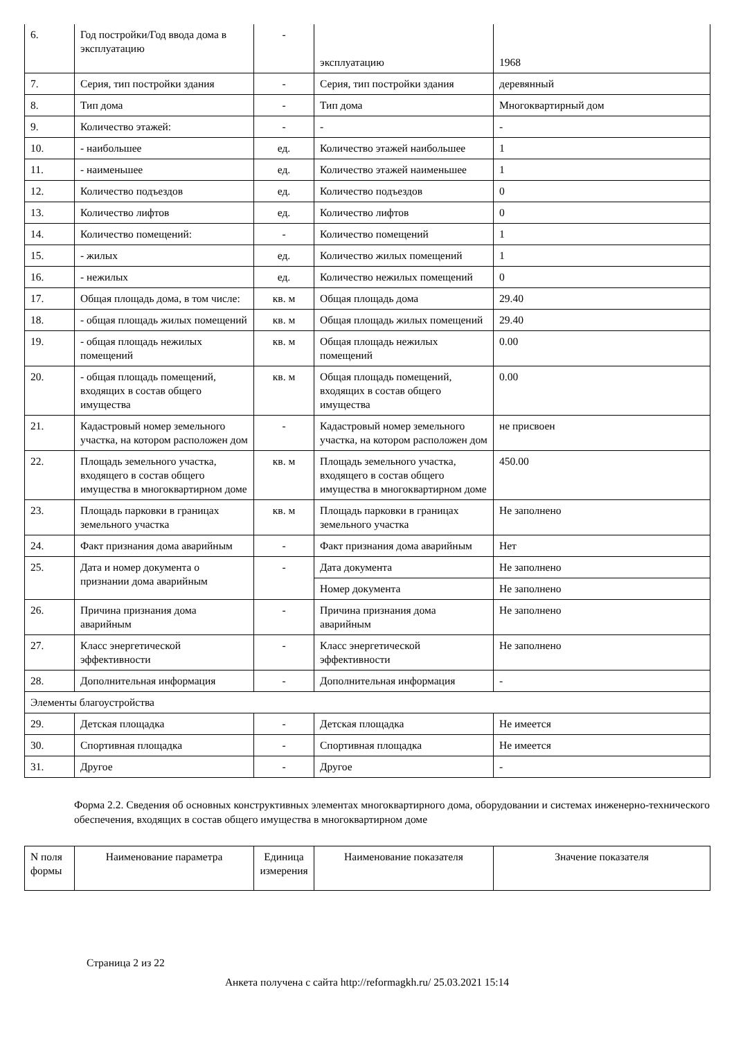| 6. | Год постройки/Год ввода дома в эксплуатацию | - | эксплуатацию | 1968 |
| 7. | Серия, тип постройки здания | - | Серия, тип постройки здания | деревянный |
| 8. | Тип дома | - | Тип дома | Многоквартирный дом |
| 9. | Количество этажей: | - | - | - |
| 10. | - наибольшее | ед. | Количество этажей наибольшее | 1 |
| 11. | - наименьшее | ед. | Количество этажей наименьшее | 1 |
| 12. | Количество подъездов | ед. | Количество подъездов | 0 |
| 13. | Количество лифтов | ед. | Количество лифтов | 0 |
| 14. | Количество помещений: | - | Количество помещений | 1 |
| 15. | - жилых | ед. | Количество жилых помещений | 1 |
| 16. | - нежилых | ед. | Количество нежилых помещений | 0 |
| 17. | Общая площадь дома, в том числе: | кв. м | Общая площадь дома | 29.40 |
| 18. | - общая площадь жилых помещений | кв. м | Общая площадь жилых помещений | 29.40 |
| 19. | - общая площадь нежилых помещений | кв. м | Общая площадь нежилых помещений | 0.00 |
| 20. | - общая площадь помещений, входящих в состав общего имущества | кв. м | Общая площадь помещений, входящих в состав общего имущества | 0.00 |
| 21. | Кадастровый номер земельного участка, на котором расположен дом | - | Кадастровый номер земельного участка, на котором расположен дом | не присвоен |
| 22. | Площадь земельного участка, входящего в состав общего имущества в многоквартирном доме | кв. м | Площадь земельного участка, входящего в состав общего имущества в многоквартирном доме | 450.00 |
| 23. | Площадь парковки в границах земельного участка | кв. м | Площадь парковки в границах земельного участка | Не заполнено |
| 24. | Факт признания дома аварийным | - | Факт признания дома аварийным | Нет |
| 25. | Дата и номер документа о признании дома аварийным | - | Дата документа | Не заполнено |
| | | | Номер документа | Не заполнено |
| 26. | Причина признания дома аварийным | - | Причина признания дома аварийным | Не заполнено |
| 27. | Класс энергетической эффективности | - | Класс энергетической эффективности | Не заполнено |
| 28. | Дополнительная информация | - | Дополнительная информация | - |
| Элементы благоустройства | | | | |
| 29. | Детская площадка | - | Детская площадка | Не имеется |
| 30. | Спортивная площадка | - | Спортивная площадка | Не имеется |
| 31. | Другое | - | Другое | - |
Форма 2.2. Сведения об основных конструктивных элементах многоквартирного дома, оборудовании и системах инженерно-технического обеспечения, входящих в состав общего имущества в многоквартирном доме
| N поля формы | Наименование параметра | Единица измерения | Наименование показателя | Значение показателя |
| --- | --- | --- | --- | --- |
Страница 2 из 22
Анкета получена с сайта http://reformagkh.ru/ 25.03.2021 15:14